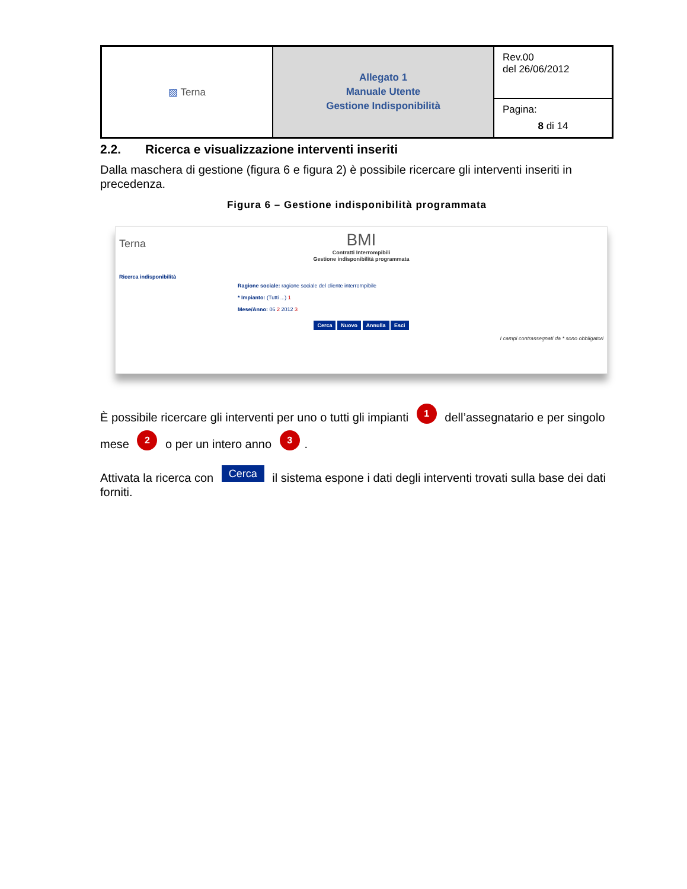| ▨ Terna | Allegato 1 Manuale Utente Gestione Indisponibilità | Rev.00 del 26/06/2012 |
| | | Pagina: 8 di 14 |
2.2. Ricerca e visualizzazione interventi inseriti
Dalla maschera di gestione (figura 6 e figura 2) è possibile ricercare gli interventi inseriti in precedenza.
Figura 6 – Gestione indisponibilità programmata
BMI
Contratti Interrompibili
Terna
Gestione indisponibilità programmata
Ricerca indisponibilità
Ragione sociale: ragione sociale del cliente interrompibile
* Impianto: (Tutti ...) 1
Mese/Anno: 06 2 2012 3
Cerca Nuovo Annulla Esci
I campi contrassegnati da * sono obbligatori
È possibile ricercare gli interventi per uno o tutti gli impianti 1 dell’assegnatario e per singolo mese 2 o per un intero anno 3.
Attivata la ricerca con Cerca il sistema espone i dati degli interventi trovati sulla base dei dati forniti.